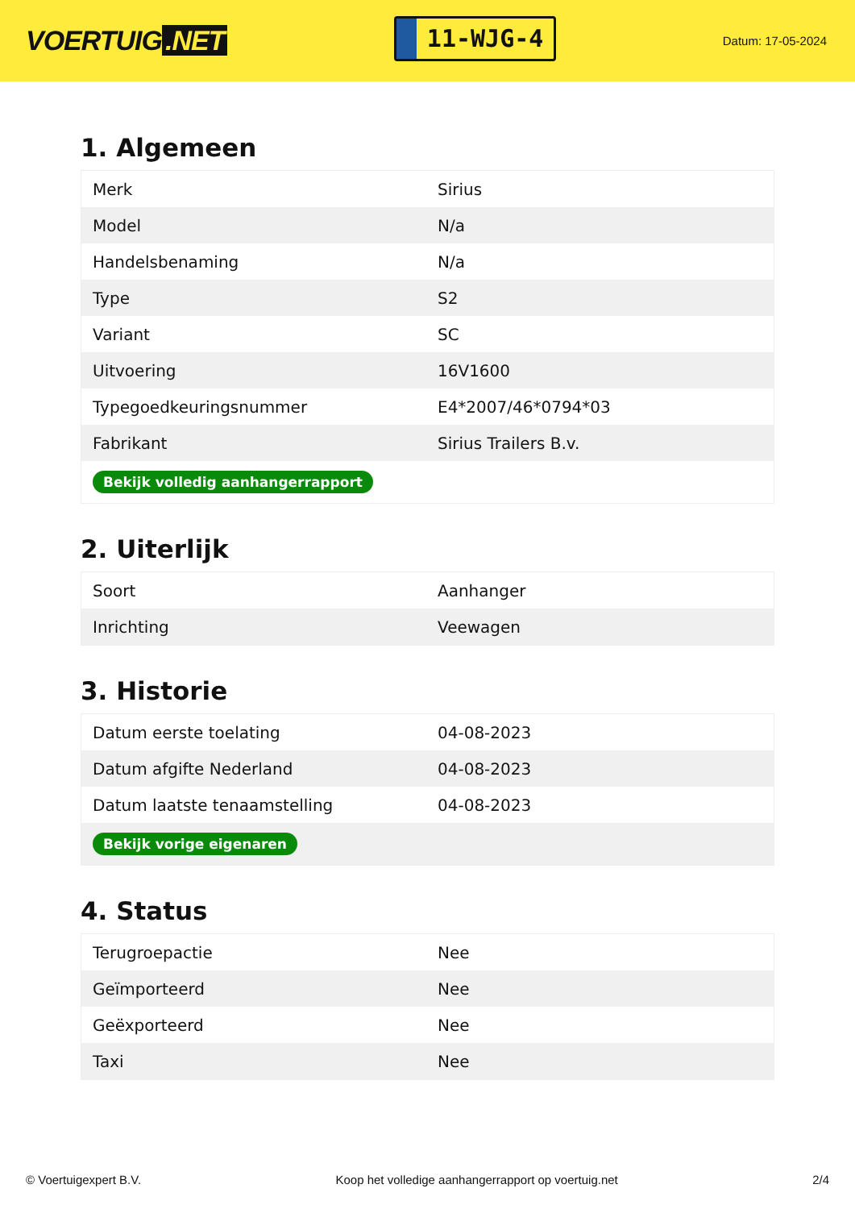VOERTUIG.NET
11-WJG-4
Datum: 17-05-2024
1. Algemeen
| Merk | Sirius |
| Model | N/a |
| Handelsbenaming | N/a |
| Type | S2 |
| Variant | SC |
| Uitvoering | 16V1600 |
| Typegoedkeuringsnummer | E4*2007/46*0794*03 |
| Fabrikant | Sirius Trailers B.v. |
| Bekijk volledig aanhangerrapport | |
2. Uiterlijk
| Soort | Aanhanger |
| Inrichting | Veewagen |
3. Historie
| Datum eerste toelating | 04-08-2023 |
| Datum afgifte Nederland | 04-08-2023 |
| Datum laatste tenaamstelling | 04-08-2023 |
| Bekijk vorige eigenaren | |
4. Status
| Terugroepactie | Nee |
| Geïmporteerd | Nee |
| Geëxporteerd | Nee |
| Taxi | Nee |
© Voertuigexpert B.V. Koop het volledige aanhangerrapport op voertuig.net 2/4